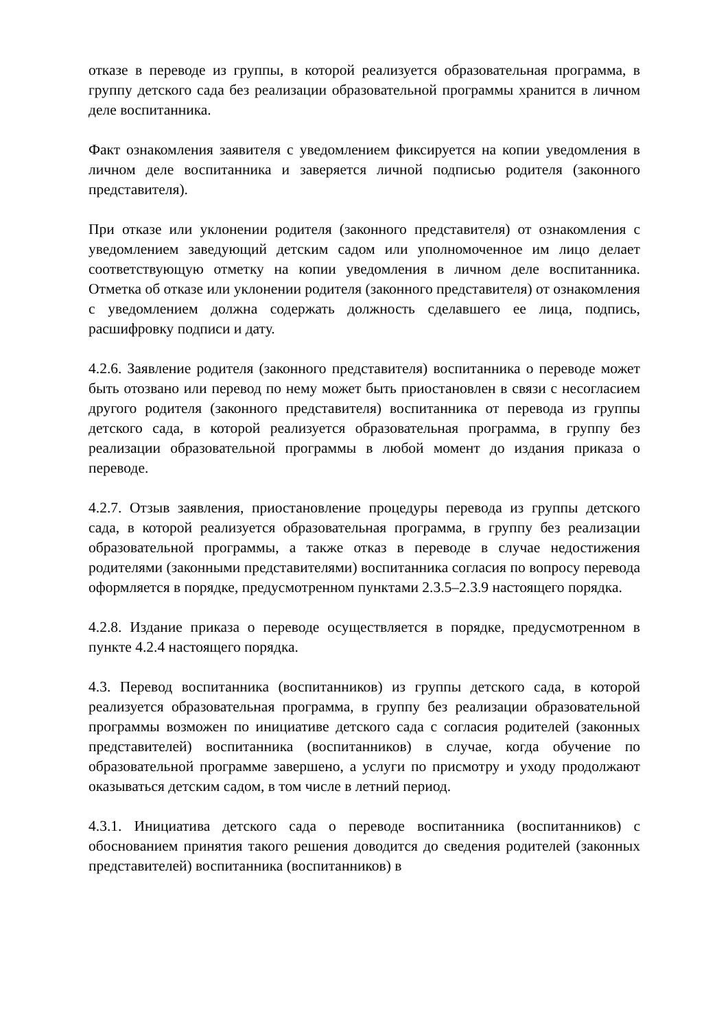отказе в переводе из группы, в которой реализуется образовательная программа, в группу детского сада без реализации образовательной программы хранится в личном деле воспитанника.
Факт ознакомления заявителя с уведомлением фиксируется на копии уведомления в личном деле воспитанника и заверяется личной подписью родителя (законного представителя).
При отказе или уклонении родителя (законного представителя) от ознакомления с уведомлением заведующий детским садом или уполномоченное им лицо делает соответствующую отметку на копии уведомления в личном деле воспитанника. Отметка об отказе или уклонении родителя (законного представителя) от ознакомления с уведомлением должна содержать должность сделавшего ее лица, подпись, расшифровку подписи и дату.
4.2.6. Заявление родителя (законного представителя) воспитанника о переводе может быть отозвано или перевод по нему может быть приостановлен в связи с несогласием другого родителя (законного представителя) воспитанника от перевода из группы детского сада, в которой реализуется образовательная программа, в группу без реализации образовательной программы в любой момент до издания приказа о переводе.
4.2.7. Отзыв заявления, приостановление процедуры перевода из группы детского сада, в которой реализуется образовательная программа, в группу без реализации образовательной программы, а также отказ в переводе в случае недостижения родителями (законными представителями) воспитанника согласия по вопросу перевода оформляется в порядке, предусмотренном пунктами 2.3.5–2.3.9 настоящего порядка.
4.2.8. Издание приказа о переводе осуществляется в порядке, предусмотренном в пункте 4.2.4 настоящего порядка.
4.3. Перевод воспитанника (воспитанников) из группы детского сада, в которой реализуется образовательная программа, в группу без реализации образовательной программы возможен по инициативе детского сада с согласия родителей (законных представителей) воспитанника (воспитанников) в случае, когда обучение по образовательной программе завершено, а услуги по присмотру и уходу продолжают оказываться детским садом, в том числе в летний период.
4.3.1. Инициатива детского сада о переводе воспитанника (воспитанников) с обоснованием принятия такого решения доводится до сведения родителей (законных представителей) воспитанника (воспитанников) в